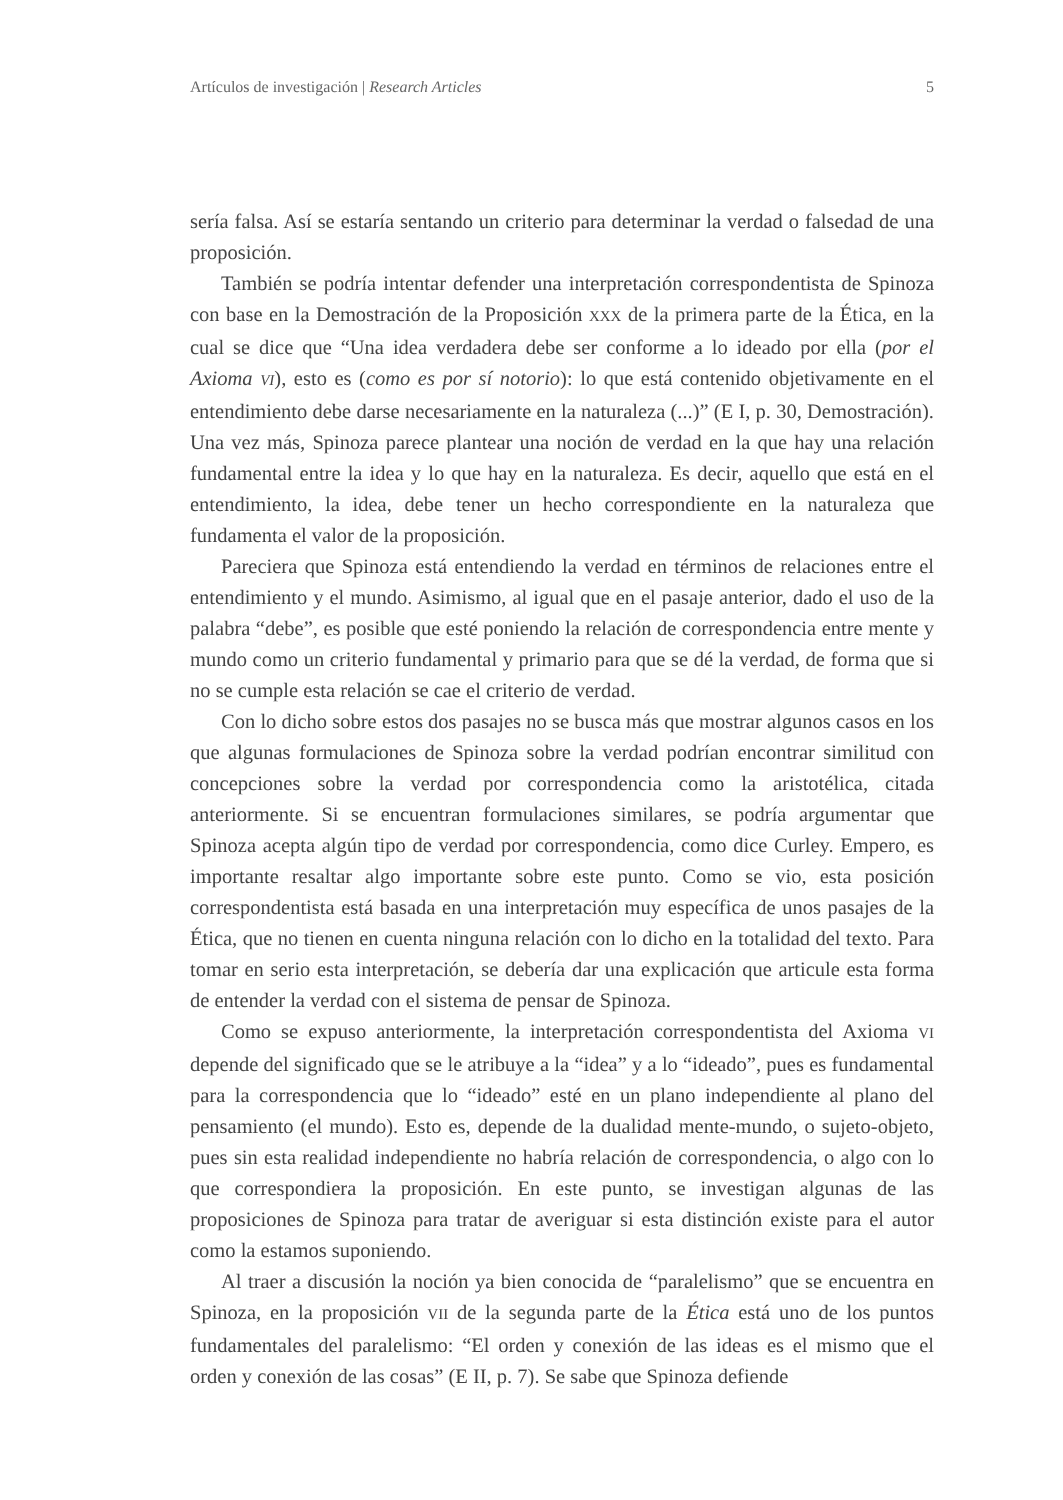Artículos de investigación | Research Articles 5
sería falsa. Así se estaría sentando un criterio para determinar la verdad o falsedad de una proposición.
También se podría intentar defender una interpretación correspondentista de Spinoza con base en la Demostración de la Proposición XXX de la primera parte de la Ética, en la cual se dice que “Una idea verdadera debe ser conforme a lo ideado por ella (por el Axioma VI), esto es (como es por sí notorio): lo que está contenido objetivamente en el entendimiento debe darse necesariamente en la naturaleza (...)” (E I, p. 30, Demostración). Una vez más, Spinoza parece plantear una noción de verdad en la que hay una relación fundamental entre la idea y lo que hay en la naturaleza. Es decir, aquello que está en el entendimiento, la idea, debe tener un hecho correspondiente en la naturaleza que fundamenta el valor de la proposición.
Pareciera que Spinoza está entendiendo la verdad en términos de relaciones entre el entendimiento y el mundo. Asimismo, al igual que en el pasaje anterior, dado el uso de la palabra “debe”, es posible que esté poniendo la relación de correspondencia entre mente y mundo como un criterio fundamental y primario para que se dé la verdad, de forma que si no se cumple esta relación se cae el criterio de verdad.
Con lo dicho sobre estos dos pasajes no se busca más que mostrar algunos casos en los que algunas formulaciones de Spinoza sobre la verdad podrían encontrar similitud con concepciones sobre la verdad por correspondencia como la aristotélica, citada anteriormente. Si se encuentran formulaciones similares, se podría argumentar que Spinoza acepta algún tipo de verdad por correspondencia, como dice Curley. Empero, es importante resaltar algo importante sobre este punto. Como se vio, esta posición correspondentista está basada en una interpretación muy específica de unos pasajes de la Ética, que no tienen en cuenta ninguna relación con lo dicho en la totalidad del texto. Para tomar en serio esta interpretación, se debería dar una explicación que articule esta forma de entender la verdad con el sistema de pensar de Spinoza.
Como se expuso anteriormente, la interpretación correspondentista del Axioma VI depende del significado que se le atribuye a la “idea” y a lo “ideado”, pues es fundamental para la correspondencia que lo “ideado” esté en un plano independiente al plano del pensamiento (el mundo). Esto es, depende de la dualidad mente-mundo, o sujeto-objeto, pues sin esta realidad independiente no habría relación de correspondencia, o algo con lo que correspondiera la proposición. En este punto, se investigan algunas de las proposiciones de Spinoza para tratar de averiguar si esta distinción existe para el autor como la estamos suponiendo.
Al traer a discusión la noción ya bien conocida de “paralelismo” que se encuentra en Spinoza, en la proposición VII de la segunda parte de la Ética está uno de los puntos fundamentales del paralelismo: “El orden y conexión de las ideas es el mismo que el orden y conexión de las cosas” (E II, p. 7). Se sabe que Spinoza defiende